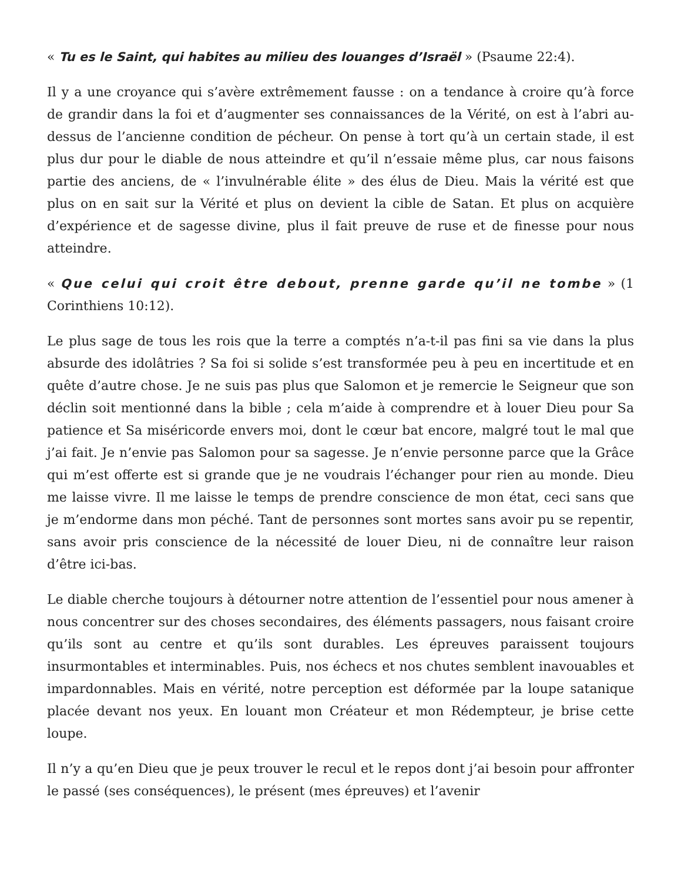« Tu es le Saint, qui habites au milieu des louanges d’Israël » (Psaume 22:4).
Il y a une croyance qui s’avère extrêmement fausse : on a tendance à croire qu’à force de grandir dans la foi et d’augmenter ses connaissances de la Vérité, on est à l’abri au-dessus de l’ancienne condition de pécheur. On pense à tort qu’à un certain stade, il est plus dur pour le diable de nous atteindre et qu’il n’essaie même plus, car nous faisons partie des anciens, de « l’invulnérable élite » des élus de Dieu. Mais la vérité est que plus on en sait sur la Vérité et plus on devient la cible de Satan. Et plus on acquière d’expérience et de sagesse divine, plus il fait preuve de ruse et de finesse pour nous atteindre.
« Que celui qui croit être debout, prenne garde qu’il ne tombe » (1 Corinthiens 10:12).
Le plus sage de tous les rois que la terre a comptés n’a-t-il pas fini sa vie dans la plus absurde des idolâtries ? Sa foi si solide s’est transformée peu à peu en incertitude et en quête d’autre chose. Je ne suis pas plus que Salomon et je remercie le Seigneur que son déclin soit mentionné dans la bible ; cela m’aide à comprendre et à louer Dieu pour Sa patience et Sa miséricorde envers moi, dont le cœur bat encore, malgré tout le mal que j’ai fait. Je n’envie pas Salomon pour sa sagesse. Je n’envie personne parce que la Grâce qui m’est offerte est si grande que je ne voudrais l’échanger pour rien au monde. Dieu me laisse vivre. Il me laisse le temps de prendre conscience de mon état, ceci sans que je m’endorme dans mon péché. Tant de personnes sont mortes sans avoir pu se repentir, sans avoir pris conscience de la nécessité de louer Dieu, ni de connaître leur raison d’être ici-bas.
Le diable cherche toujours à détourner notre attention de l’essentiel pour nous amener à nous concentrer sur des choses secondaires, des éléments passagers, nous faisant croire qu’ils sont au centre et qu’ils sont durables. Les épreuves paraissent toujours insurmontables et interminables. Puis, nos échecs et nos chutes semblent inavouables et impardonnables. Mais en vérité, notre perception est déformée par la loupe satanique placée devant nos yeux. En louant mon Créateur et mon Rédempteur, je brise cette loupe.
Il n’y a qu’en Dieu que je peux trouver le recul et le repos dont j’ai besoin pour affronter le passé (ses conséquences), le présent (mes épreuves) et l’avenir